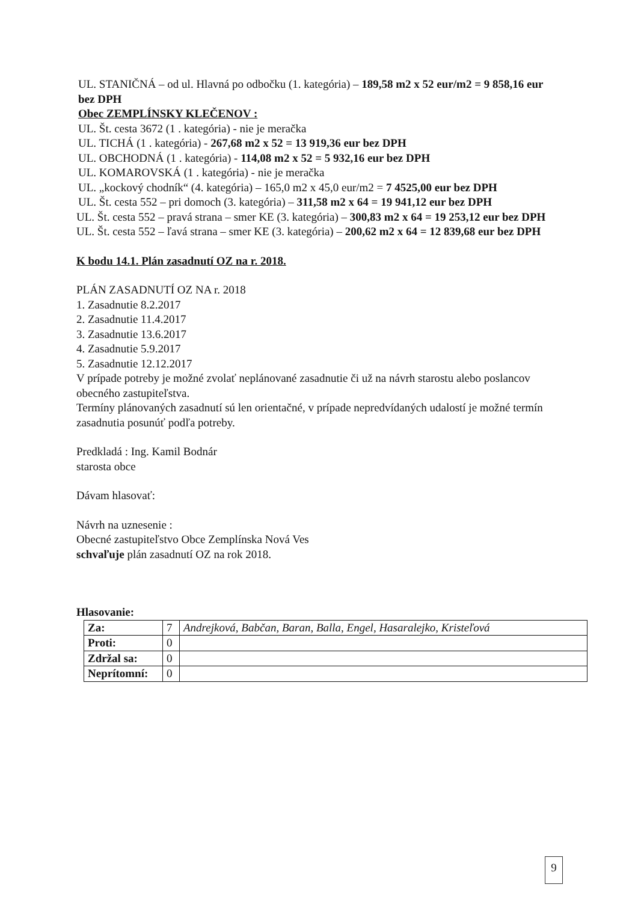UL. STANIČNÁ – od ul. Hlavná po odbočku (1. kategória) – 189,58 m2 x 52 eur/m2 = 9 858,16 eur bez DPH
Obec ZEMPLÍNSKY KLEČENOV :
UL. Št. cesta 3672 (1 . kategória) - nie je meračka
UL. TICHÁ (1 . kategória) - 267,68 m2 x 52 = 13 919,36 eur bez DPH
UL. OBCHODNÁ (1 . kategória) - 114,08 m2 x 52 = 5 932,16 eur bez DPH
UL. KOMAROVSKÁ (1 . kategória) - nie je meračka
UL. „kockový chodník“ (4. kategória) – 165,0 m2 x 45,0 eur/m2 = 7 4525,00 eur bez DPH
UL. Št. cesta 552 – pri domoch (3. kategória) – 311,58 m2 x 64 = 19 941,12 eur bez DPH
UL. Št. cesta 552 – pravá strana – smer KE (3. kategória) – 300,83 m2 x 64 = 19 253,12 eur bez DPH
UL. Št. cesta 552 – ľavá strana – smer KE (3. kategória) – 200,62 m2 x 64 = 12 839,68 eur bez DPH
K bodu 14.1. Plán zasadnutí OZ na r. 2018.
PLÁN ZASADNUTÍ OZ NA r. 2018
1. Zasadnutie 8.2.2017
2. Zasadnutie 11.4.2017
3. Zasadnutie 13.6.2017
4. Zasadnutie 5.9.2017
5. Zasadnutie 12.12.2017
V prípade potreby je možné zvolať neplánované zasadnutie či už na návrh starostu alebo poslancov obecného zastupiteľstva.
Termíny plánovaných zasadnutí sú len orientačné, v prípade nepredvídaných udalostí je možné termín zasadnutia posunúť podľa potreby.
Predkladá : Ing. Kamil Bodnár
starosta obce
Dávam hlasovať:
Návrh na uznesenie :
Obecné zastupiteľstvo Obce Zemplínska Nová Ves
schvaľuje plán zasadnutí OZ na rok 2018.
Hlasovanie:
| Za: | 7 | Andrejková, Babčan, Baran, Balla, Engel, Hasaralejko, Kristeľová |
| Proti: | 0 | |
| Zdržal sa: | 0 | |
| Neprítomní: | 0 | |
9